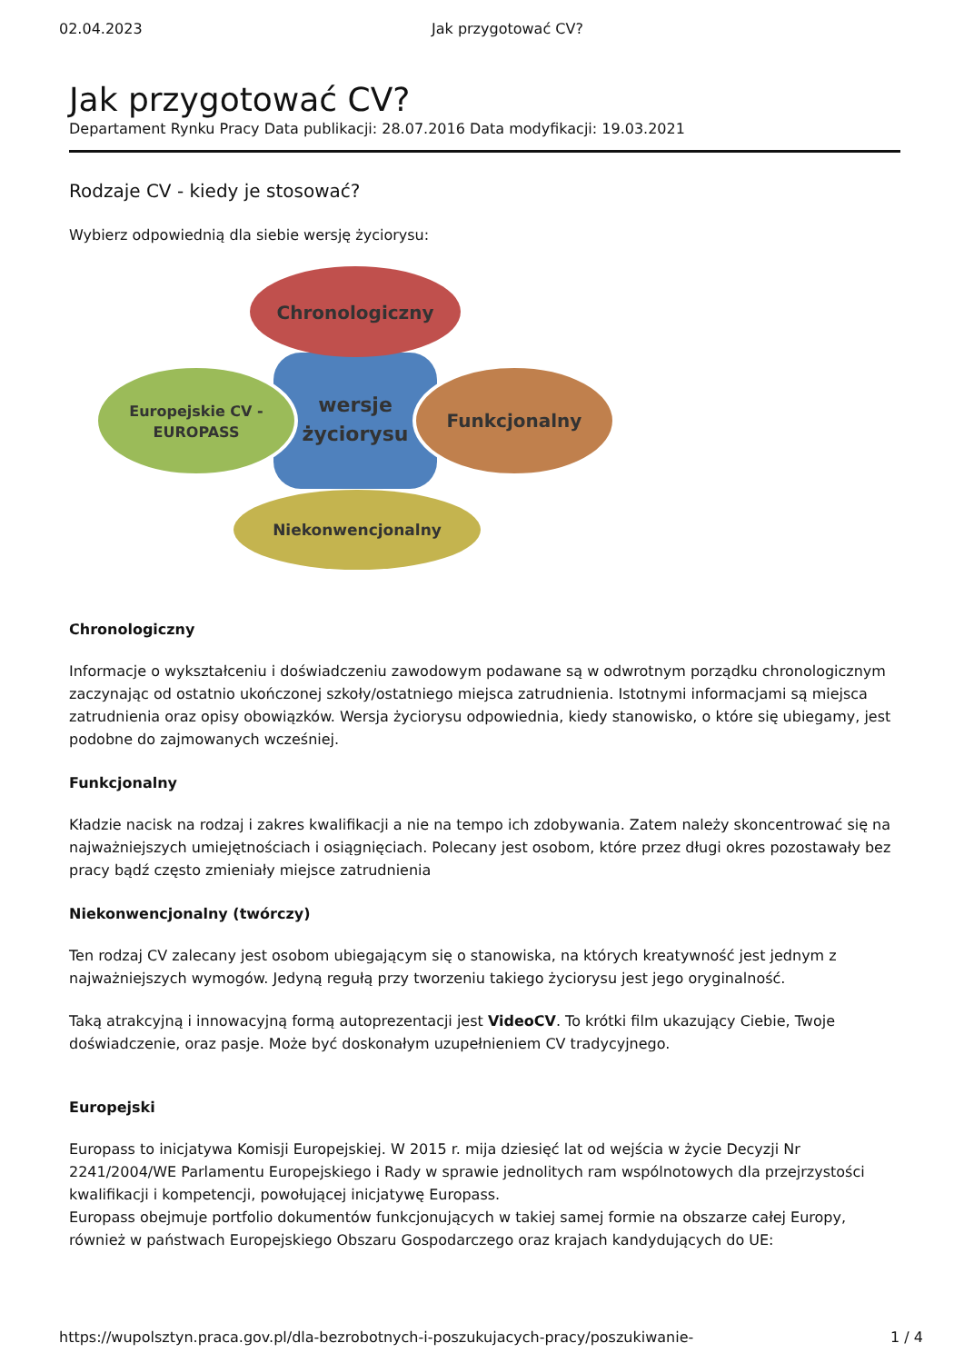02.04.2023 Jak przygotować CV?
Jak przygotować CV?
Departament Rynku Pracy Data publikacji: 28.07.2016 Data modyfikacji: 19.03.2021
Rodzaje CV - kiedy je stosować?
Wybierz odpowiednią dla siebie wersję życiorysu:
Chronologiczny
Europejskie CV -
EUROPASS
wersje
życiorysu
Funkcjonalny
Niekonwencjonalny
Chronologiczny
Informacje o wykształceniu i doświadczeniu zawodowym podawane są w odwrotnym porządku chronologicznym zaczynając od ostatnio ukończonej szkoły/ostatniego miejsca zatrudnienia. Istotnymi informacjami są miejsca zatrudnienia oraz opisy obowiązków. Wersja życiorysu odpowiednia, kiedy stanowisko, o które się ubiegamy, jest podobne do zajmowanych wcześniej.
Funkcjonalny
Kładzie nacisk na rodzaj i zakres kwalifikacji a nie na tempo ich zdobywania. Zatem należy skoncentrować się na najważniejszych umiejętnościach i osiągnięciach. Polecany jest osobom, które przez długi okres pozostawały bez pracy bądź często zmieniały miejsce zatrudnienia
Niekonwencjonalny (twórczy)
Ten rodzaj CV zalecany jest osobom ubiegającym się o stanowiska, na których kreatywność jest jednym z najważniejszych wymogów. Jedyną regułą przy tworzeniu takiego życiorysu jest jego oryginalność.
Taką atrakcyjną i innowacyjną formą autoprezentacji jest VideoCV. To krótki film ukazujący Ciebie, Twoje doświadczenie, oraz pasje. Może być doskonałym uzupełnieniem CV tradycyjnego.
Europejski
Europass to inicjatywa Komisji Europejskiej. W 2015 r. mija dziesięć lat od wejścia w życie Decyzji Nr 2241/2004/WE Parlamentu Europejskiego i Rady w sprawie jednolitych ram wspólnotowych dla przejrzystości kwalifikacji i kompetencji, powołującej inicjatywę Europass.
Europass obejmuje portfolio dokumentów funkcjonujących w takiej samej formie na obszarze całej Europy, również w państwach Europejskiego Obszaru Gospodarczego oraz krajach kandydujących do UE:
https://wupolsztyn.praca.gov.pl/dla-bezrobotnych-i-poszukujacych-pracy/poszukiwanie- 1 / 4